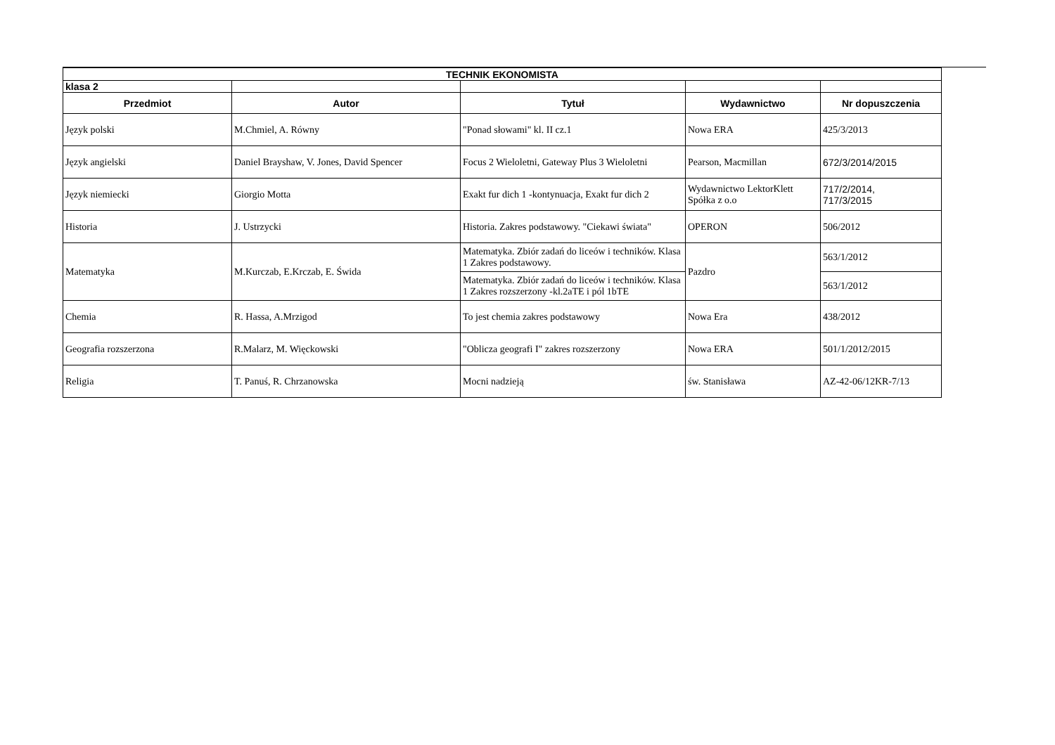| TECHNIK EKONOMISTA | | | | |
| klasa 2 | | | | |
| Przedmiot | Autor | Tytuł | Wydawnictwo | Nr dopuszczenia |
| Język polski | M.Chmiel, A. Równy | "Ponad słowami" kl. II cz.1 | Nowa ERA | 425/3/2013 |
| Język angielski | Daniel Brayshaw, V. Jones, David Spencer | Focus 2 Wieloletni, Gateway Plus 3 Wieloletni | Pearson, Macmillan | 672/3/2014/2015 |
| Język niemiecki | Giorgio Motta | Exakt fur dich 1 -kontynuacja, Exakt fur dich 2 | Wydawnictwo LektorKlett Spółka z o.o | 717/2/2014, 717/3/2015 |
| Historia | J. Ustrzycki | Historia. Zakres podstawowy. "Ciekawi świata" | OPERON | 506/2012 |
| Matematyka | M.Kurczab, E.Krczab, E. Świda | Matematyka. Zbiór zadań do liceów i techników. Klasa 1 Zakres podstawowy. | Pazdro | 563/1/2012 |
| | | Matematyka. Zbiór zadań do liceów i techników. Klasa 1 Zakres rozszerzony -kl.2aTE i pól 1bTE | | 563/1/2012 |
| Chemia | R. Hassa, A.Mrzigod | To jest chemia zakres podstawowy | Nowa Era | 438/2012 |
| Geografia rozszerzona | R.Malarz, M. Więckowski | "Oblicza geografi I" zakres rozszerzony | Nowa ERA | 501/1/2012/2015 |
| Religia | T. Panuś, R. Chrzanowska | Mocni nadzieją | św. Stanisława | AZ-42-06/12KR-7/13 |